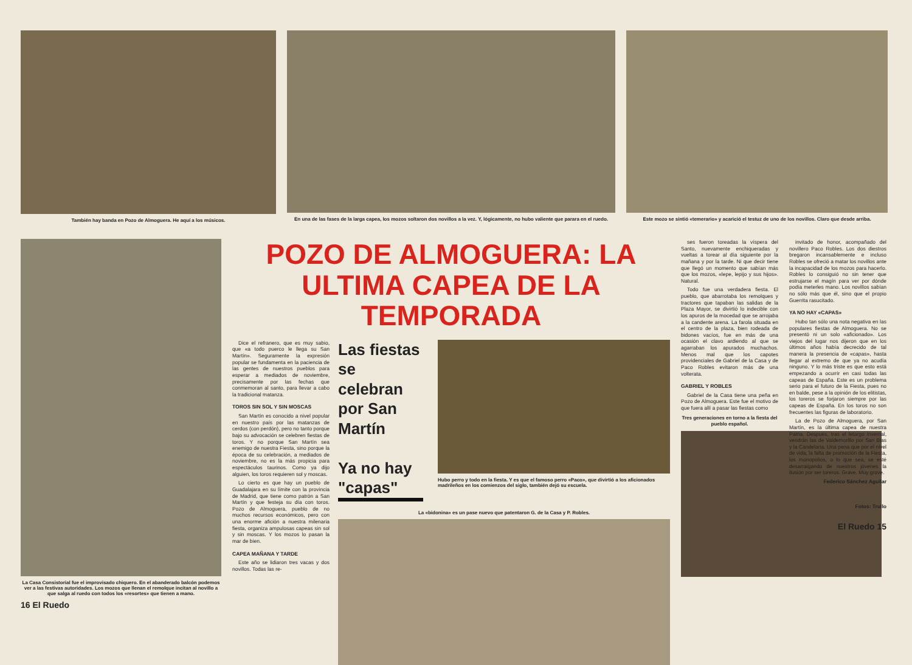También hay banda en Pozo de Almoguera. He aquí a los músicos. En una de las fases de la larga capea, los mozos soltaron dos novillos a la vez. Y, lógicamente, no hubo valiente que parara en el ruedo.
Este mozo se sintió «temerario» y acarició el testuz de uno de los novillos. Claro que desde arriba.
La Casa Consistorial fue el improvisado chiquero. En el abanderado balcón podemos ver a las festivas autoridades. Los mozos que llenan el remolque incitan al novillo a que salga al ruedo con todos los «resortes» que tienen a mano.
16 El Ruedo
POZO DE ALMOGUERA: LA ULTIMA CAPEA DE LA TEMPORADA
Dice el refranero, que es muy sabio, que «a todo puerco le llega su San Martín». Seguramente la expresión popular se fundamenta en la paciencia de las gentes de nuestros pueblos para esperar a mediados de noviembre, precisamente por las fechas que conmemoran al santo, para llevar a cabo la tradicional matanza.
TOROS SIN SOL Y SIN MOSCAS
San Martín es conocido a nivel popular en nuestro país por las matanzas de cerdos (con perdón), pero no tanto porque bajo su advocación se celebren fiestas de toros. Y no porque San Martín sea enemigo de nuestra Fiesta, sino porque la época de su celebración, a mediados de noviembre, no es la más propicia para espectáculos taurinos. Como ya dijo alguien, los toros requieren sol y moscas.
Lo cierto es que hay un pueblo de Guadalajara en su límite con la provincia de Madrid, que tiene como patrón a San Martín y que festeja su día con toros. Pozo de Almoguera, pueblo de no muchos recursos económicos, pero con una enorme afición a nuestra milenaria fiesta, organiza ampulosas capeas sin sol y sin moscas. Y los mozos lo pasan la mar de bien.
CAPEA MAÑANA Y TARDE
Este año se lidiaron tres vacas y dos novillos. Todas las re-
Las fiestas se celebran por San Martín
Ya no hay "capas"
Hubo perro y todo en la fiesta. Y es que el famoso perro «Paco», que divirtió a los aficionados madrileños en los comienzos del siglo, también dejó su escuela.
La «bidonina» es un pase nuevo que patentaron G. de la Casa y P. Robles.
ses fueron toreadas la víspera del Santo, nuevamente enchiqueradas y vueltas a torear al día siguiente por la mañana y por la tarde. Ni que decir tiene que llegó un momento que sabían más que los mozos, «lepe, lepijo y sus hijos». Natural.
Todo fue una verdadera fiesta. El pueblo, que abarrotaba los remolques y tractores que tapaban las salidas de la Plaza Mayor, se divirtió lo indecible con los apuros de la mocedad que se arrojaba a la candente arena. La farola situada en el centro de la plaza, bien rodeada de bidones vacíos, fue en más de una ocasión el clavo ardiendo al que se agarraban los apurados muchachos. Menos mal que los capotes providenciales de Gabriel de la Casa y de Paco Robles evitaron más de una volterata.
GABRIEL Y ROBLES
Gabriel de la Casa tiene una peña en Pozo de Almoguera. Este fue el motivo de que fuera allí a pasar las fiestas como
Tres generaciones en torno a la fiesta del pueblo español.
invitado de honor, acompañado del novillero Paco Robles. Los dos diestros bregaron incansablemente e incluso Robles se ofreció a matar los novillos ante la incapacidad de los mozos para hacerlo. Robles lo consiguió no sin tener que estrujarse el magín para ver por dónde podía meterles mano. Los novillos sabían no sólo más que él, sino que el propio Guerrita rasucitado.
YA NO HAY «CAPAS»
Hubo tan sólo una nota negativa en las populares fiestas de Almoguera. No se presentó ni un solo «aficionado». Los viejos del lugar nos dijeron que en los últimos años había decrecido de tal manera la presencia de «capas», hasta llegar al extremo de que ya no acudía ninguno. Y lo más triste es que esto está empezando a ocurrir en casi todas las capeas de España. Este es un problema serio para el futuro de la Fiesta, pues no en balde, pese a la opinión de los elitistas, los toreros se forjaron siempre por las capeas de España. En los toros no son frecuentes las figuras de laboratorio.
La de Pozo de Almoguera, por San Martín, es la última capea de nuestra Patria. Después, tras el letargo invernal, vendrán las de Valdemorillo por San Blas y la Candelaria. Una pena que por el nivel de vida, la falta de promoción de la Fiesta, los monopolios, o lo que sea, se esté desarraigando de nuestros jóvenes la ilusión por ser toreros. Grave. Muy grave.
Federico Sánchez Aguilar
Fotos: Trullo
El Ruedo 15